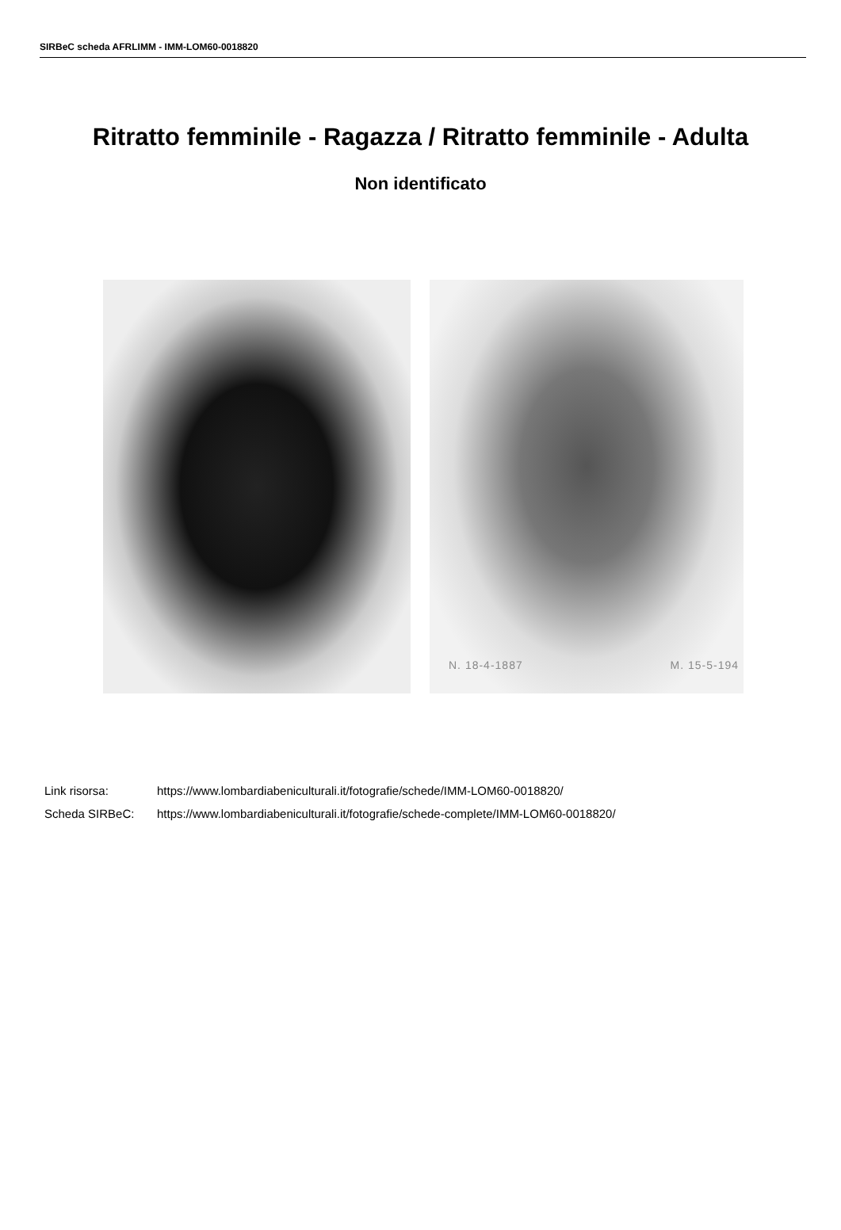SIRBeC scheda AFRLIMM - IMM-LOM60-0018820
Ritratto femminile - Ragazza / Ritratto femminile - Adulta
Non identificato
N. 18-4-1887 M. 15-5-194
Link risorsa: https://www.lombardiabeniculturali.it/fotografie/schede/IMM-LOM60-0018820/
Scheda SIRBeC: https://www.lombardiabeniculturali.it/fotografie/schede-complete/IMM-LOM60-0018820/